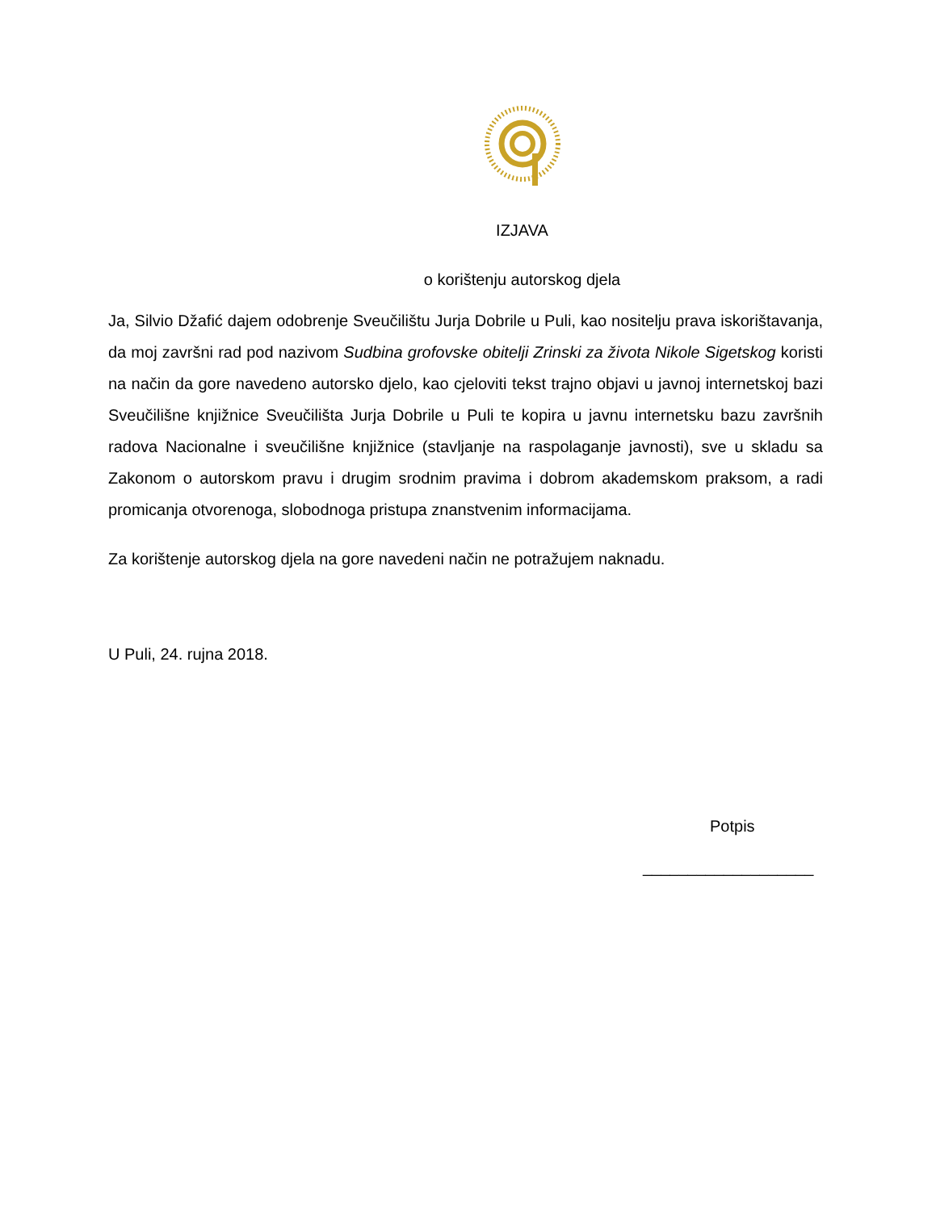IZJAVA
o korištenju autorskog djela
Ja, Silvio Džafić dajem odobrenje Sveučilištu Jurja Dobrile u Puli, kao nositelju prava iskorištavanja, da moj završni rad pod nazivom Sudbina grofovske obitelji Zrinski za života Nikole Sigetskog koristi na način da gore navedeno autorsko djelo, kao cjeloviti tekst trajno objavi u javnoj internetskoj bazi Sveučilišne knjižnice Sveučilišta Jurja Dobrile u Puli te kopira u javnu internetsku bazu završnih radova Nacionalne i sveučilišne knjižnice (stavljanje na raspolaganje javnosti), sve u skladu sa Zakonom o autorskom pravu i drugim srodnim pravima i dobrom akademskom praksom, a radi promicanja otvorenoga, slobodnoga pristupa znanstvenim informacijama.
Za korištenje autorskog djela na gore navedeni način ne potražujem naknadu.
U Puli, 24. rujna 2018.
Potpis
___________________